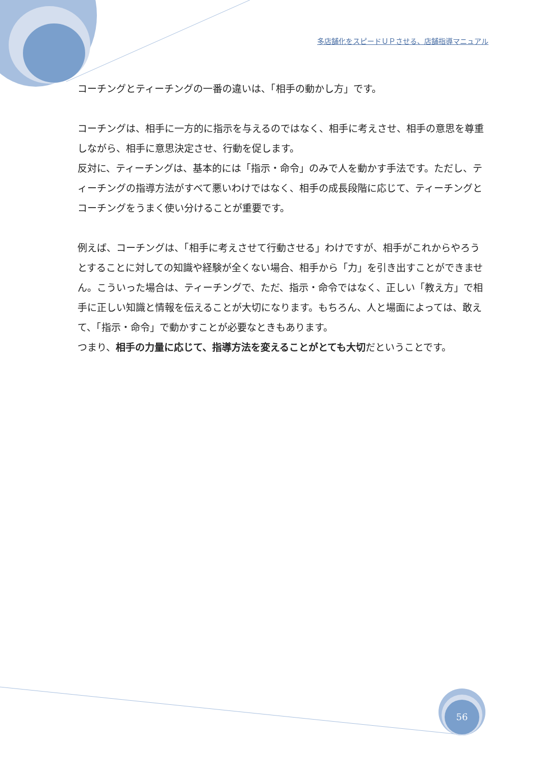多店舗化をスピードＵＰさせる、店舗指導マニュアル
コーチングとティーチングの一番の違いは、「相手の動かし方」です。
コーチングは、相手に一方的に指示を与えるのではなく、相手に考えさせ、相手の意思を尊重しながら、相手に意思決定させ、行動を促します。
反対に、ティーチングは、基本的には「指示・命令」のみで人を動かす手法です。ただし、ティーチングの指導方法がすべて悪いわけではなく、相手の成長段階に応じて、ティーチングとコーチングをうまく使い分けることが重要です。
例えば、コーチングは、「相手に考えさせて行動させる」わけですが、相手がこれからやろうとすることに対しての知識や経験が全くない場合、相手から「力」を引き出すことができません。こういった場合は、ティーチングで、ただ、指示・命令ではなく、正しい「教え方」で相手に正しい知識と情報を伝えることが大切になります。もちろん、人と場面によっては、敢えて、「指示・命令」で動かすことが必要なときもあります。
つまり、相手の力量に応じて、指導方法を変えることがとても大切だということです。
56